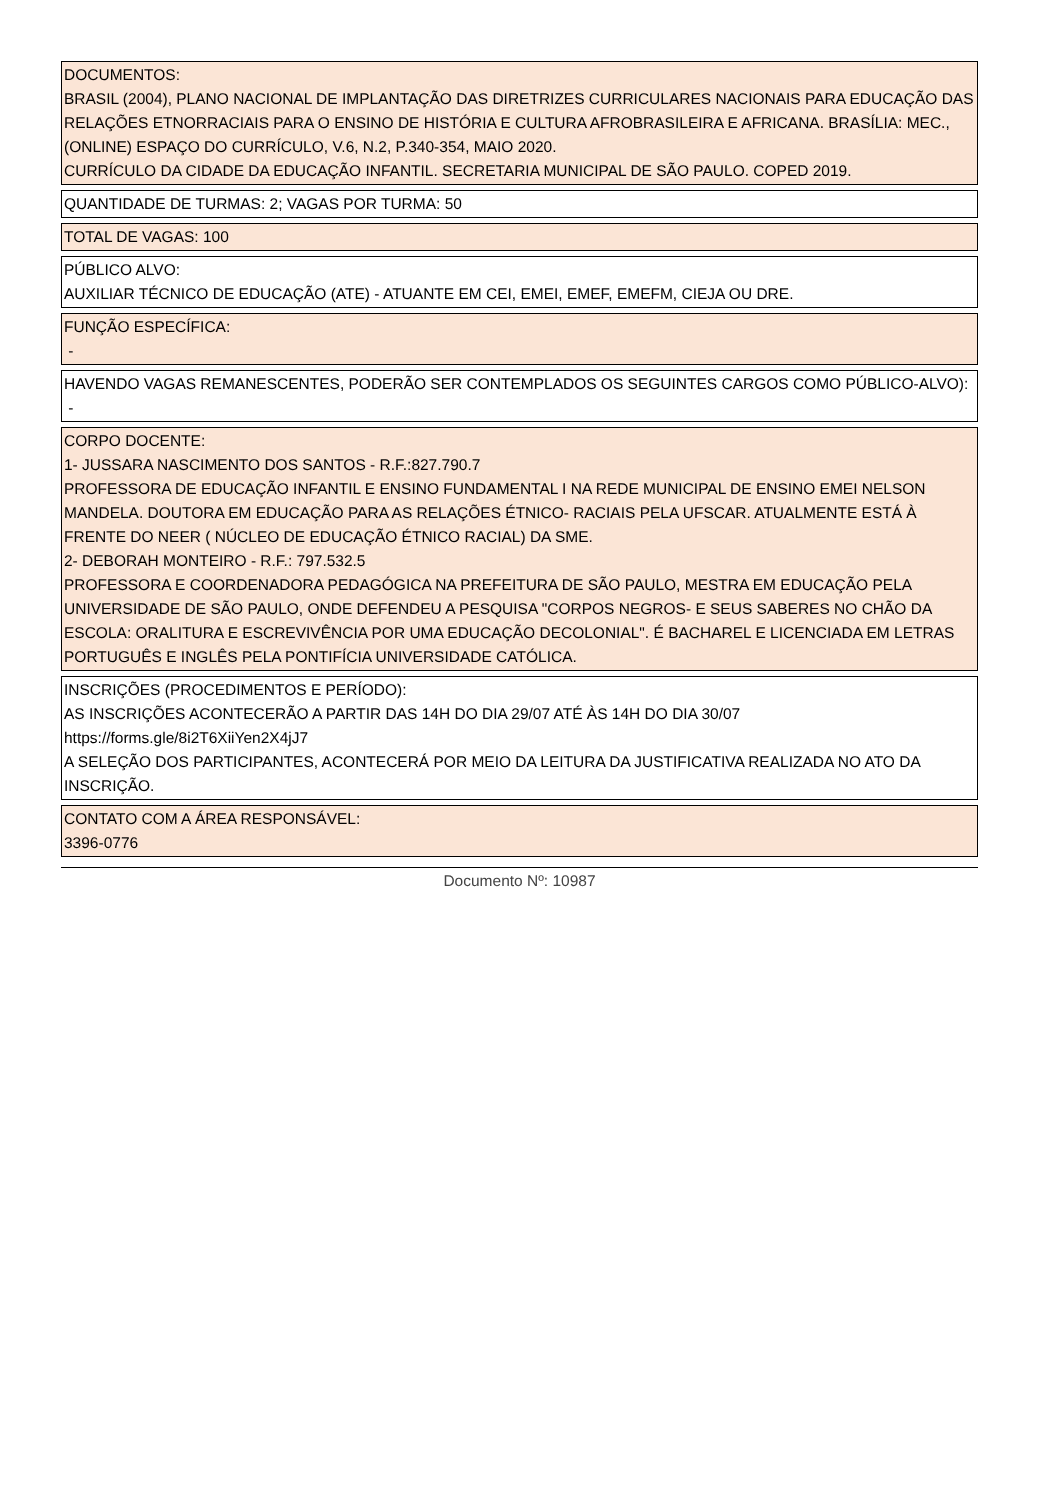DOCUMENTOS:
BRASIL (2004), PLANO NACIONAL DE IMPLANTAÇÃO DAS DIRETRIZES CURRICULARES NACIONAIS PARA EDUCAÇÃO DAS RELAÇÕES ETNORRACIAIS PARA O ENSINO DE HISTÓRIA E CULTURA AFROBRASILEIRA E AFRICANA. BRASÍLIA: MEC., (ONLINE) ESPAÇO DO CURRÍCULO, V.6, N.2, P.340-354, MAIO 2020.
CURRÍCULO DA CIDADE DA EDUCAÇÃO INFANTIL. SECRETARIA MUNICIPAL DE SÃO PAULO. COPED 2019.
QUANTIDADE DE TURMAS: 2; VAGAS POR TURMA: 50
TOTAL DE VAGAS: 100
PÚBLICO ALVO:
AUXILIAR TÉCNICO DE EDUCAÇÃO (ATE) - ATUANTE EM CEI, EMEI, EMEF, EMEFM, CIEJA OU DRE.
FUNÇÃO ESPECÍFICA:
-
HAVENDO VAGAS REMANESCENTES, PODERÃO SER CONTEMPLADOS OS SEGUINTES CARGOS COMO PÚBLICO-ALVO):
-
CORPO DOCENTE:
1- JUSSARA NASCIMENTO DOS SANTOS - R.F.:827.790.7
PROFESSORA DE EDUCAÇÃO INFANTIL E ENSINO FUNDAMENTAL I NA REDE MUNICIPAL DE ENSINO EMEI NELSON MANDELA. DOUTORA EM EDUCAÇÃO PARA AS RELAÇÕES ÉTNICO- RACIAIS PELA UFSCAR. ATUALMENTE ESTÁ À FRENTE DO NEER ( NÚCLEO DE EDUCAÇÃO ÉTNICO RACIAL) DA SME.
2- DEBORAH MONTEIRO - R.F.: 797.532.5
PROFESSORA E COORDENADORA PEDAGÓGICA NA PREFEITURA DE SÃO PAULO, MESTRA EM EDUCAÇÃO PELA UNIVERSIDADE DE SÃO PAULO, ONDE DEFENDEU A PESQUISA "CORPOS NEGROS- E SEUS SABERES NO CHÃO DA ESCOLA: ORALITURA E ESCREVIVÊNCIA POR UMA EDUCAÇÃO DECOLONIAL". É BACHAREL E LICENCIADA EM LETRAS PORTUGUÊS E INGLÊS PELA PONTIFÍCIA UNIVERSIDADE CATÓLICA.
INSCRIÇÕES (PROCEDIMENTOS E PERÍODO):
AS INSCRIÇÕES ACONTECERÃO A PARTIR DAS 14H DO DIA 29/07 ATÉ ÀS 14H DO DIA 30/07
https://forms.gle/8i2T6XiiYen2X4jJ7
A SELEÇÃO DOS PARTICIPANTES, ACONTECERÁ POR MEIO DA LEITURA DA JUSTIFICATIVA REALIZADA NO ATO DA INSCRIÇÃO.
CONTATO COM A ÁREA RESPONSÁVEL:
3396-0776
Documento Nº: 10987